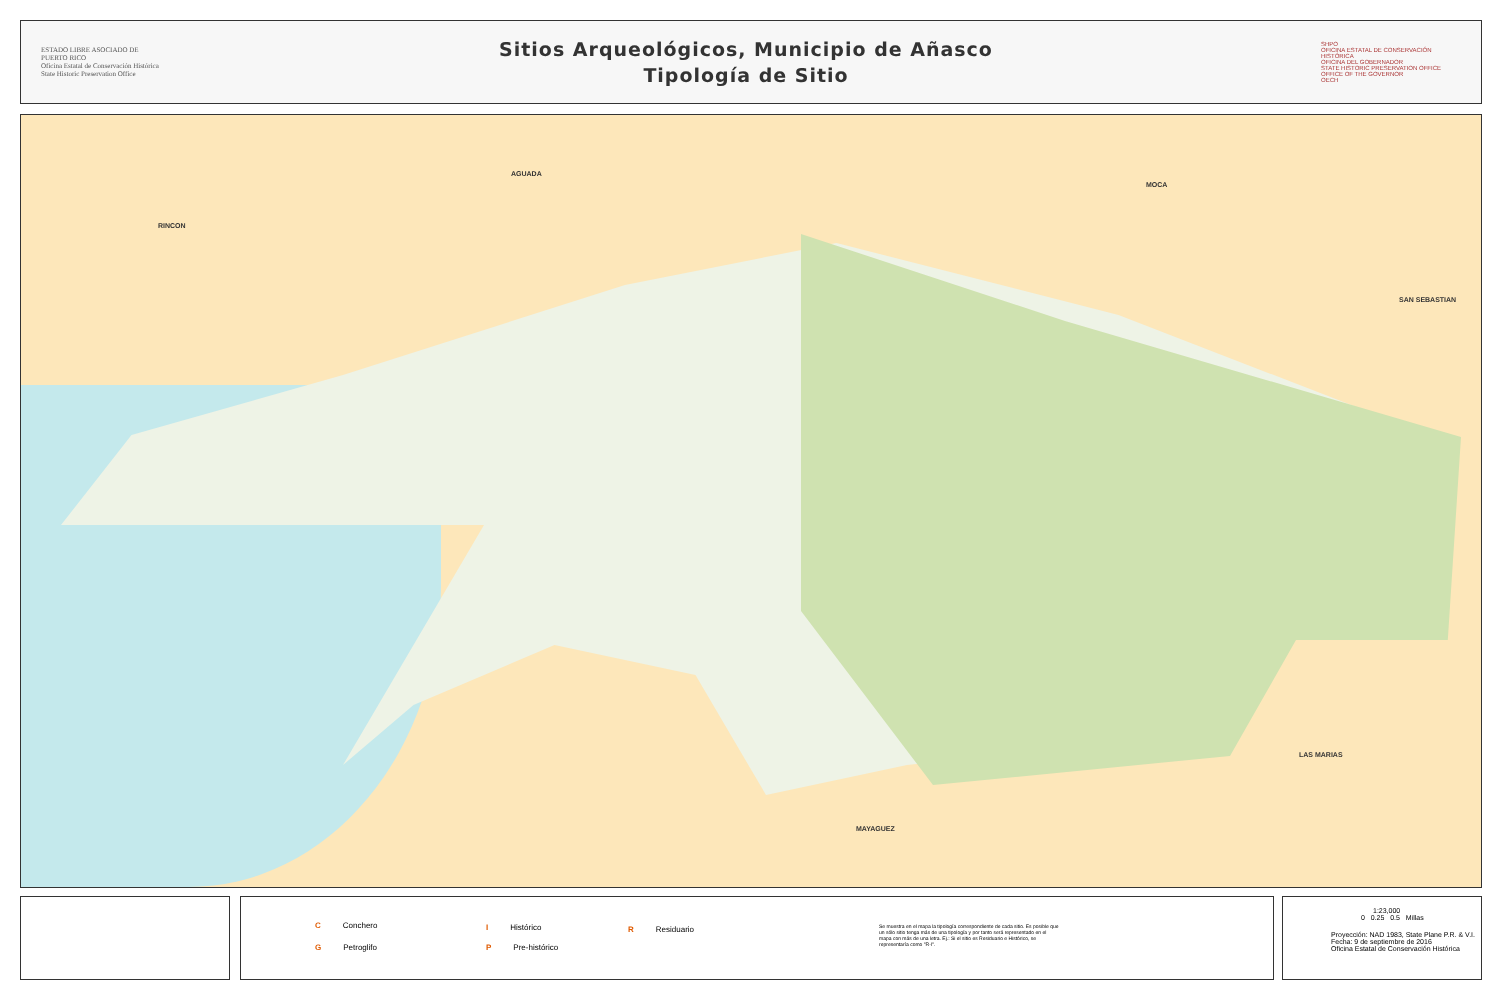ESTADO LIBRE ASOCIADO DE
PUERTO RICO
Oficina Estatal de Conservación Histórica
State Historic Preservation Office
Sitios Arqueológicos, Municipio de Añasco
Tipología de Sitio
SHPO
OFICINA ESTATAL DE CONSERVACIÓN HISTÓRICA
OFICINA DEL GOBERNADOR
STATE HISTORIC PRESERVATION OFFICE
OFFICE OF THE GOVERNOR
OECH
AGUADA
MOCA
RINCON
SAN SEBASTIAN
LAS MARIAS
MAYAGUEZ
C Conchero
G Petroglifo
I Histórico
P Pre-histórico
R Residuario
Se muestra en el mapa la tipología correspondiente de cada sitio. Es posible que un sólo sitio tenga más de una tipología y por tanto será representado en el mapa con más de una letra. Ej.: Si el sitio es Residuario e Histórico, se representaría como "R-I".
1:23,000
0 0.25 0.5 Millas
Proyección: NAD 1983, State Plane P.R. & V.I.
Fecha: 9 de septiembre de 2016
Oficina Estatal de Conservación Histórica